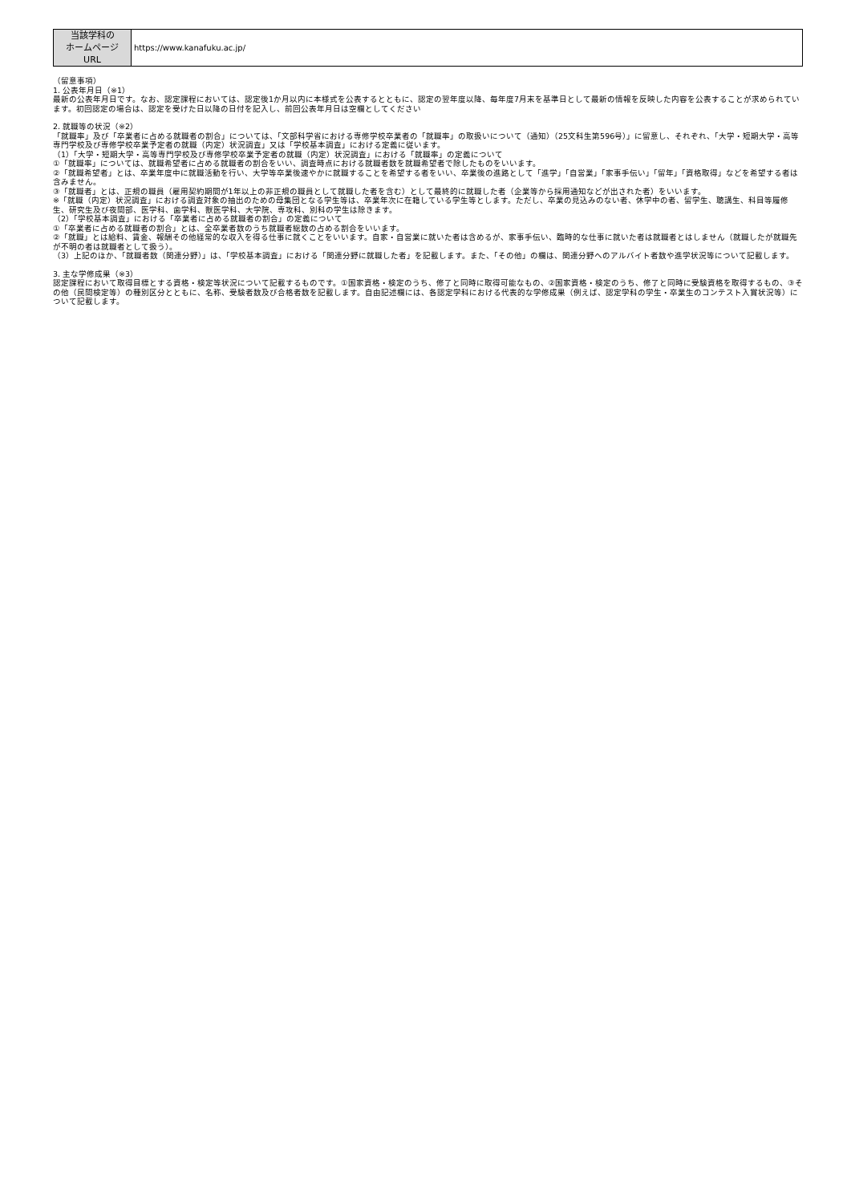| 当該学科の ホームページ URL | https://www.kanafuku.ac.jp/ |
（留意事項）
1. 公表年月日（※1）
最新の公表年月日です。なお、認定課程においては、認定後1か月以内に本様式を公表するとともに、認定の翌年度以降、毎年度7月末を基準日として最新の情報を反映した内容を公表することが求められています。初回認定の場合は、認定を受けた日以降の日付を記入し、前回公表年月日は空欄としてください
2. 就職等の状況（※2）
「就職率」及び「卒業者に占める就職者の割合」については、「文部科学省における専修学校卒業者の「就職率」の取扱いについて（通知）（25文科生第596号）」に留意し、それぞれ、「大学・短期大学・高等専門学校及び専修学校卒業予定者の就職（内定）状況調査」又は「学校基本調査」における定義に従います。
（1）「大学・短期大学・高等専門学校及び専修学校卒業予定者の就職（内定）状況調査」における「就職率」の定義について
①「就職率」については、就職希望者に占める就職者の割合をいい、調査時点における就職者数を就職希望者で除したものをいいます。
②「就職希望者」とは、卒業年度中に就職活動を行い、大学等卒業後速やかに就職することを希望する者をいい、卒業後の進路として「進学」「自営業」「家事手伝い」「留年」「資格取得」などを希望する者は含みません。
③「就職者」とは、正規の職員（雇用契約期間が1年以上の非正規の職員として就職した者を含む）として最終的に就職した者（企業等から採用通知などが出された者）をいいます。
※「就職（内定）状況調査」における調査対象の抽出のための母集団となる学生等は、卒業年次に在籍している学生等とします。ただし、卒業の見込みのない者、休学中の者、留学生、聴講生、科目等履修生、研究生及び夜間部、医学科、歯学科、獣医学科、大学院、専攻科、別科の学生は除きます。
（2）「学校基本調査」における「卒業者に占める就職者の割合」の定義について
①「卒業者に占める就職者の割合」とは、全卒業者数のうち就職者総数の占める割合をいいます。
②「就職」とは給料、賃金、報酬その他経常的な収入を得る仕事に就くことをいいます。自家・自営業に就いた者は含めるが、家事手伝い、臨時的な仕事に就いた者は就職者とはしません（就職したが就職先が不明の者は就職者として扱う）。
（3）上記のほか、「就職者数（関連分野）」は、「学校基本調査」における「関連分野に就職した者」を記載します。また、「その他」の欄は、関連分野へのアルバイト者数や進学状況等について記載します。
3. 主な学修成果（※3）
認定課程において取得目標とする資格・検定等状況について記載するものです。①国家資格・検定のうち、修了と同時に取得可能なもの、②国家資格・検定のうち、修了と同時に受験資格を取得するもの、③その他（民間検定等）の種別区分とともに、名称、受験者数及び合格者数を記載します。自由記述欄には、各認定学科における代表的な学修成果（例えば、認定学科の学生・卒業生のコンテスト入賞状況等）について記載します。